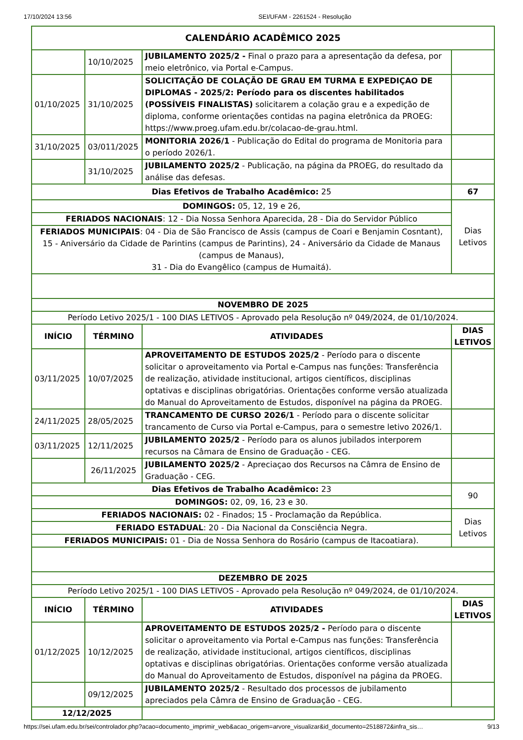17/10/2024 13:56 SEI/UFAM - 2261524 - Resolução
| CALENDÁRIO ACADÊMICO 2025 | | | |
| --- | --- | --- | --- |
| | 10/10/2025 | JUBILAMENTO 2025/2 - Final o prazo para a apresentação da defesa, por meio eletrônico, via Portal e-Campus. | |
| 01/10/2025 | 31/10/2025 | SOLICITAÇÃO DE COLAÇÃO DE GRAU EM TURMA E EXPEDIÇAO DE DIPLOMAS - 2025/2: Período para os discentes habilitados (POSSÍVEIS FINALISTAS) solicitarem a colação grau e a expedição de diploma, conforme orientações contidas na pagina eletrônica da PROEG: https://www.proeg.ufam.edu.br/colacao-de-grau.html. | |
| 31/10/2025 | 03/011/2025 | MONITORIA 2026/1 - Publicação do Edital do programa de Monitoria para o período 2026/1. | |
| | 31/10/2025 | JUBILAMENTO 2025/2 - Publicação, na página da PROEG, do resultado da análise das defesas. | |
| Dias Efetivos de Trabalho Acadêmico: 25 | | | 67 |
| DOMINGOS: 05, 12, 19 e 26, | | | Dias Letivos |
| FERIADOS NACIONAIS : 12 - Dia Nossa Senhora Aparecida, 28 - Dia do Servidor Público | | | |
| FERIADOS MUNICIPAIS : 04 - Dia de São Francisco de Assis (campus de Coari e Benjamin Cosntant), 15 - Aniversário da Cidade de Parintins (campus de Parintins), 24 - Aniversário da Cidade de Manaus (campus de Manaus), 31 - Dia do Evangêlico (campus de Humaitá). | | | |
| NOVEMBRO DE 2025 | | | |
| Período Letivo 2025/1 - 100 DIAS LETIVOS - Aprovado pela Resolução nº 049/2024, de 01/10/2024. | | | |
| INÍCIO | TÉRMINO | ATIVIDADES | DIAS LETIVOS |
| 03/11/2025 | 10/07/2025 | APROVEITAMENTO DE ESTUDOS 2025/2 - Período para o discente solicitar o aproveitamento via Portal e-Campus nas funções: Transferência de realização, atividade institucional, artigos científicos, disciplinas optativas e disciplinas obrigatórias. Orientações conforme versão atualizada do Manual do Aproveitamento de Estudos, disponível na página da PROEG. | |
| 24/11/2025 | 28/05/2025 | TRANCAMENTO DE CURSO 2026/1 - Período para o discente solicitar trancamento de Curso via Portal e-Campus, para o semestre letivo 2026/1. | |
| 03/11/2025 | 12/11/2025 | JUBILAMENTO 2025/2 - Período para os alunos jubilados interporem recursos na Câmara de Ensino de Graduação - CEG. | |
| | 26/11/2025 | JUBILAMENTO 2025/2 - Apreciaçao dos Recursos na Câmra de Ensino de Graduação - CEG. | |
| Dias Efetivos de Trabalho Acadêmico: 23 | | | 90 |
| DOMINGOS: 02, 09, 16, 23 e 30. | | | |
| FERIADOS NACIONAIS: 02 - Finados; 15 - Proclamação da República. | | | Dias Letivos |
| FERIADO ESTADUAL : 20 - Dia Nacional da Consciência Negra. | | | |
| FERIADOS MUNICIPAIS: 01 - Dia de Nossa Senhora do Rosário (campus de Itacoatiara). | | | |
| DEZEMBRO DE 2025 | | | |
| Período Letivo 2025/1 - 100 DIAS LETIVOS - Aprovado pela Resolução nº 049/2024, de 01/10/2024. | | | |
| INÍCIO | TÉRMINO | ATIVIDADES | DIAS LETIVOS |
| 01/12/2025 | 10/12/2025 | APROVEITAMENTO DE ESTUDOS 2025/2 - Período para o discente solicitar o aproveitamento via Portal e-Campus nas funções: Transferência de realização, atividade institucional, artigos científicos, disciplinas optativas e disciplinas obrigatórias. Orientações conforme versão atualizada do Manual do Aproveitamento de Estudos, disponível na página da PROEG. | |
| | 09/12/2025 | JUBILAMENTO 2025/2 - Resultado dos processos de jubilamento apreciados pela Câmra de Ensino de Graduação - CEG. | |
| 12/12/2025 | | | |
https://sei.ufam.edu.br/sei/controlador.php?acao=documento_imprimir_web&acao_origem=arvore_visualizar&id_documento=2518872&infra_sis… 9/13